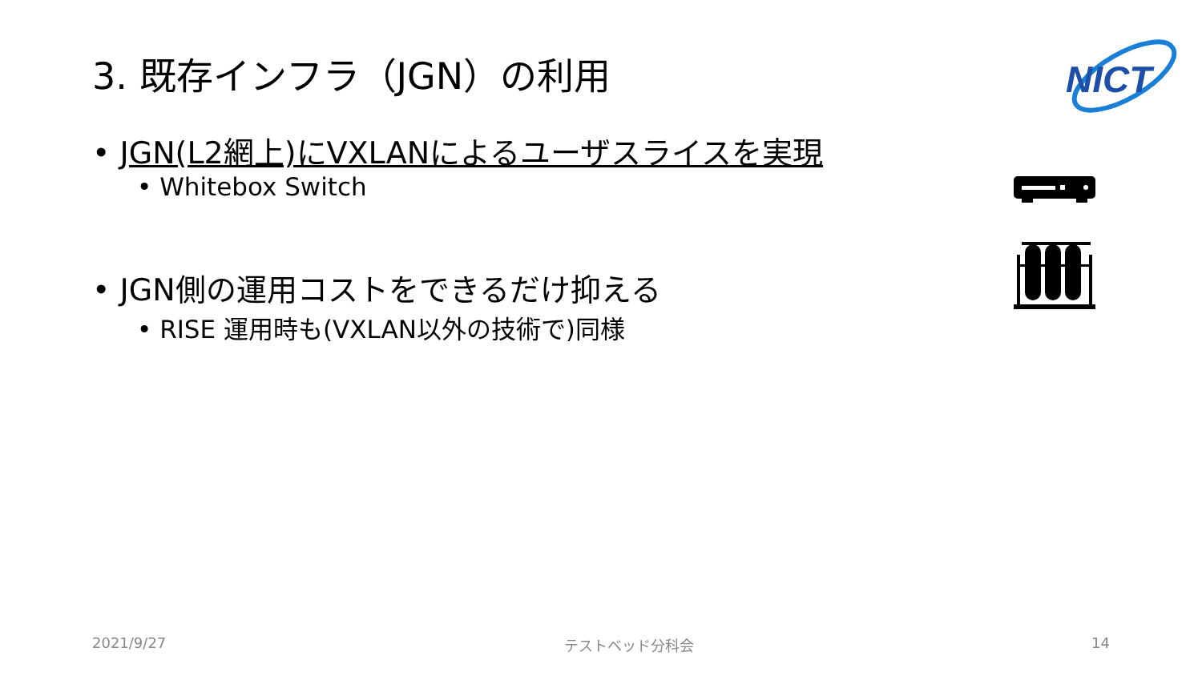3. 既存インフラ（JGN）の利用
NICT
• JGN(L2網上)にVXLANによるユーザスライスを実現
• Whitebox Switch
• JGN側の運用コストをできるだけ抑える
• RISE 運用時も(VXLAN以外の技術で)同様
2021/9/27 テストベッド分科会 14